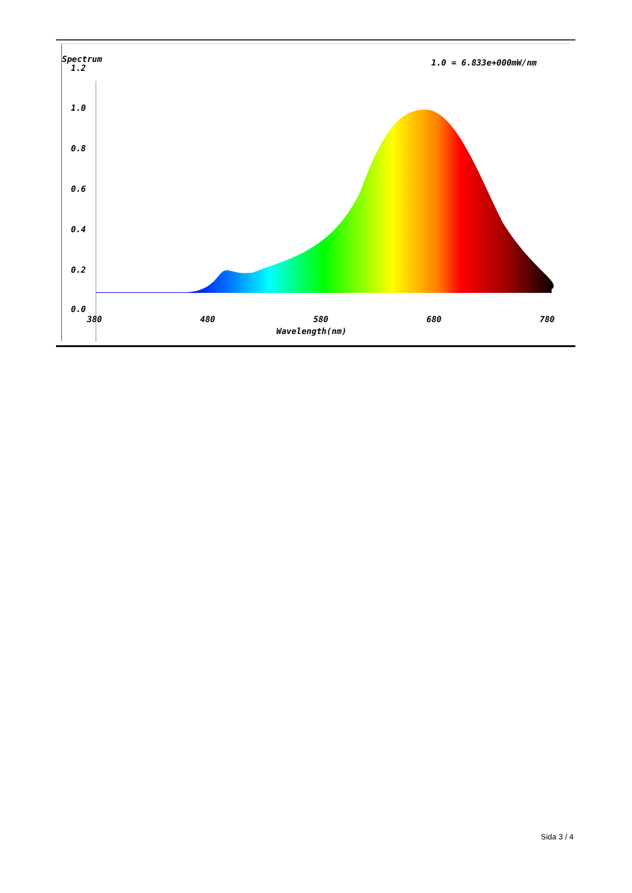Spectrum
1.2
1.0
0.8
0.6
0.4
0.2
0.0
1.0 = 6.833e+000mW/nm
380
480
580
680
780
Wavelength(nm)
Sida 3 / 4